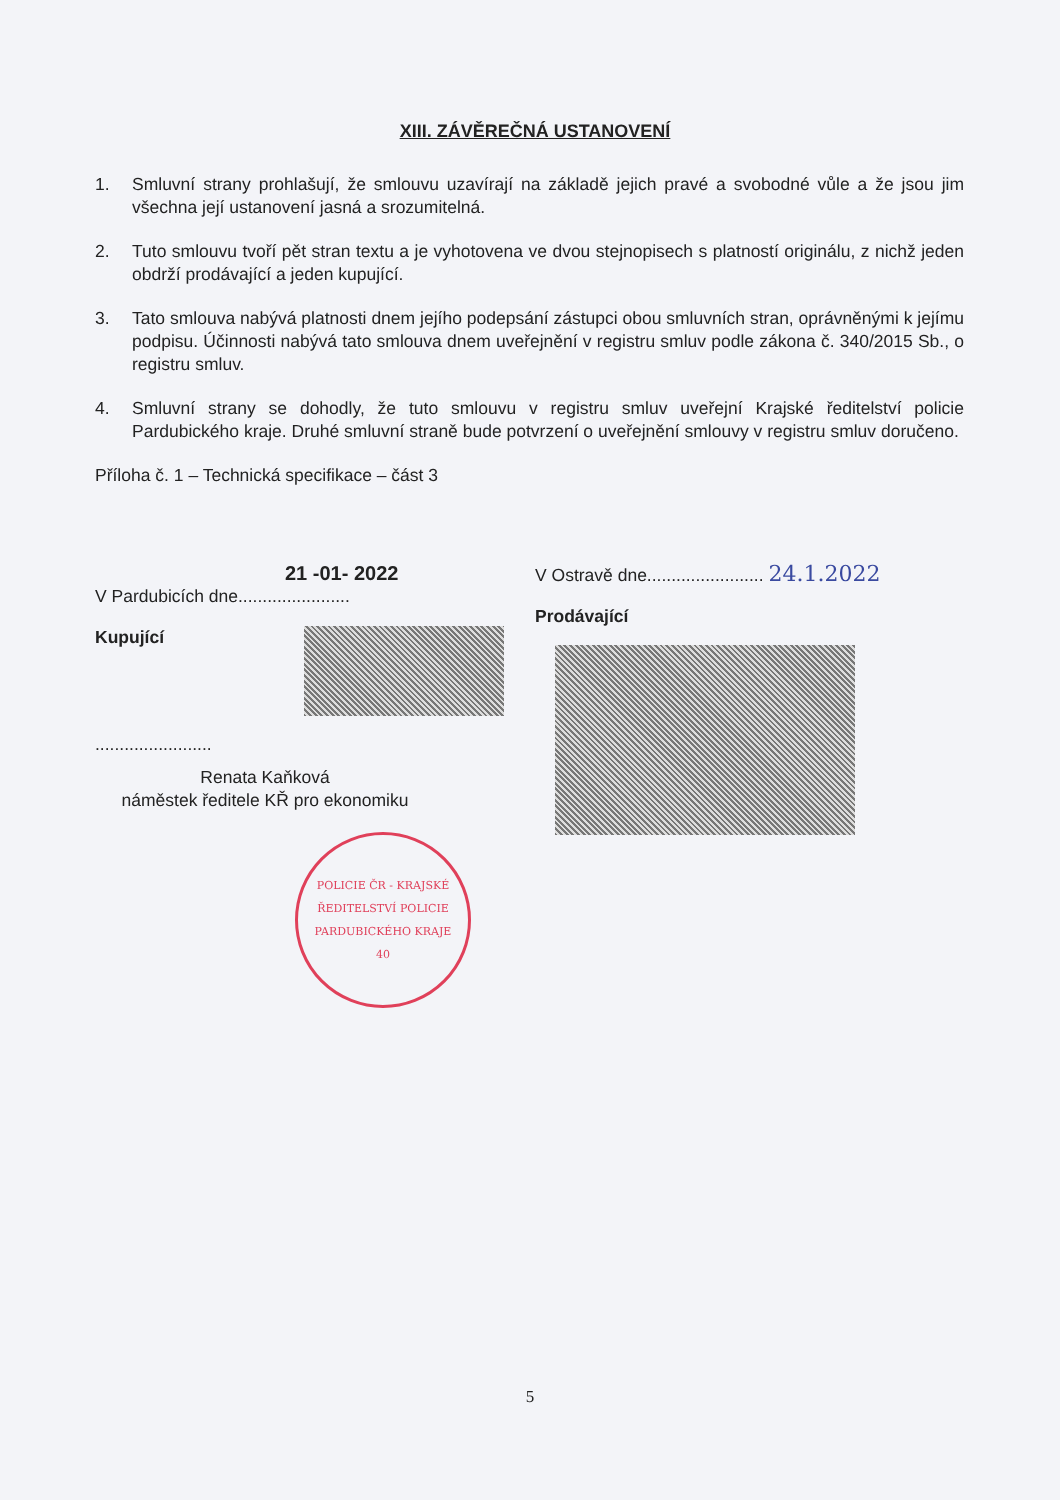XIII. ZÁVĚREČNÁ USTANOVENÍ
1. Smluvní strany prohlašují, že smlouvu uzavírají na základě jejich pravé a svobodné vůle a že jsou jim všechna její ustanovení jasná a srozumitelná.
2. Tuto smlouvu tvoří pět stran textu a je vyhotovena ve dvou stejnopisech s platností originálu, z nichž jeden obdrží prodávající a jeden kupující.
3. Tato smlouva nabývá platnosti dnem jejího podepsání zástupci obou smluvních stran, oprávněnými k jejímu podpisu. Účinnosti nabývá tato smlouva dnem uveřejnění v registru smluv podle zákona č. 340/2015 Sb., o registru smluv.
4. Smluvní strany se dohodly, že tuto smlouvu v registru smluv uveřejní Krajské ředitelství policie Pardubického kraje. Druhé smluvní straně bude potvrzení o uveřejnění smlouvy v registru smluv doručeno.
Příloha č. 1 – Technická specifikace – část 3
21 -01- 2022
V Pardubicích dne.......................
Kupující
........................
Renata Kaňková
náměstek ředitele KŘ pro ekonomiku
POLICIE ČR - KRAJSKÉ ŘEDITELSTVÍ POLICIE PARDUBICKÉHO KRAJE
40
V Ostravě dne........................ 24.1.2022
Prodávající
5